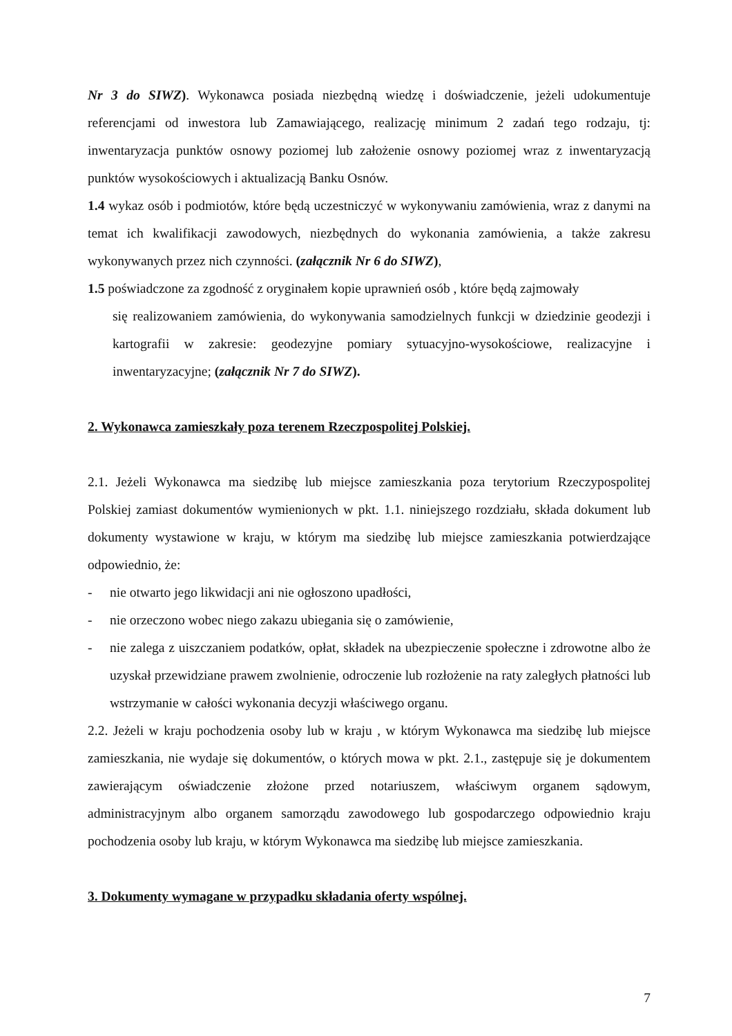Nr 3 do SIWZ). Wykonawca posiada niezbędną wiedzę i doświadczenie, jeżeli udokumentuje referencjami od inwestora lub Zamawiającego, realizację minimum 2 zadań tego rodzaju, tj: inwentaryzacja punktów osnowy poziomej lub założenie osnowy poziomej wraz z inwentaryzacją punktów wysokościowych i aktualizacją Banku Osnów.
1.4 wykaz osób i podmiotów, które będą uczestniczyć w wykonywaniu zamówienia, wraz z danymi na temat ich kwalifikacji zawodowych, niezbędnych do wykonania zamówienia, a także zakresu wykonywanych przez nich czynności. (załącznik Nr 6 do SIWZ),
1.5 poświadczone za zgodność z oryginałem kopie uprawnień osób , które będą zajmowały
się realizowaniem zamówienia, do wykonywania samodzielnych funkcji w dziedzinie geodezji i kartografii w zakresie: geodezyjne pomiary sytuacyjno-wysokościowe, realizacyjne i inwentaryzacyjne; (załącznik Nr 7 do SIWZ).
2. Wykonawca zamieszkały poza terenem Rzeczpospolitej Polskiej.
2.1. Jeżeli Wykonawca ma siedzibę lub miejsce zamieszkania poza terytorium Rzeczypospolitej Polskiej zamiast dokumentów wymienionych w pkt. 1.1. niniejszego rozdziału, składa dokument lub dokumenty wystawione w kraju, w którym ma siedzibę lub miejsce zamieszkania potwierdzające odpowiednio, że:
- nie otwarto jego likwidacji ani nie ogłoszono upadłości,
- nie orzeczono wobec niego zakazu ubiegania się o zamówienie,
- nie zalega z uiszczaniem podatków, opłat, składek na ubezpieczenie społeczne i zdrowotne albo że uzyskał przewidziane prawem zwolnienie, odroczenie lub rozłożenie na raty zaległych płatności lub wstrzymanie w całości wykonania decyzji właściwego organu.
2.2. Jeżeli w kraju pochodzenia osoby lub w kraju , w którym Wykonawca ma siedzibę lub miejsce zamieszkania, nie wydaje się dokumentów, o których mowa w pkt. 2.1., zastępuje się je dokumentem zawierającym oświadczenie złożone przed notariuszem, właściwym organem sądowym, administracyjnym albo organem samorządu zawodowego lub gospodarczego odpowiednio kraju pochodzenia osoby lub kraju, w którym Wykonawca ma siedzibę lub miejsce zamieszkania.
3. Dokumenty wymagane w przypadku składania oferty wspólnej.
7